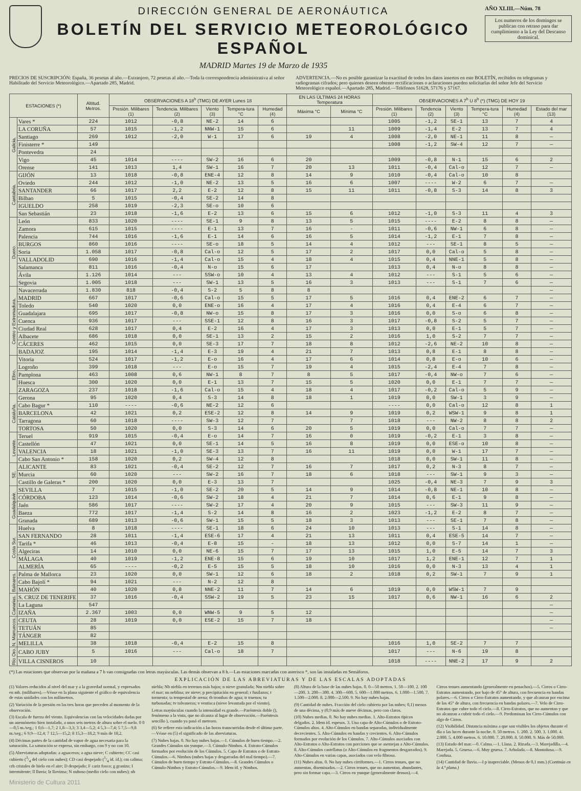DIRECCIÓN GENERAL DE AERONÁUTICA
BOLETÍN DEL SERVICIO METEOROLÓGICO ESPAÑOL
MADRID Martes 19 de Marzo de 1935
AÑO XLIII.—Núm. 78
Los numeros de los domingos se publican con retraso para dar cumplimiento a la Ley del Descanso dominical.
PRECIOS DE SUSCRIPCIÓN: España, 36 pesetas al año.—Extranjero, 72 pesetas al año.—Toda la corrrespondencia administrativa al señor Habilitado del Servicio Meteorológico.—Apartado 285, Madrid.
ADVERTENCIA.—No es posible garantizar la exactitud de todos los datos insertos en este BOLETÍN, recibidos en telegramas y radiogramas cifrados; pero quienes deseen obtener rectificaciones o aclaraciones pueden solicitarlas del señor Jefe del Servicio Meteorológico español.—Apartado 285, Madrid.—Teléfonos 51628, 57176 y 57167.
| ESTACIONES (*) | | Altitud. Metros. | OBSERVACIONES A 18<sup>h</sup> (TMG) DE AYER Lunes 18 | | | | | EN LAS ÚLTIMAS 24 HORAS Temperatura | | OBSERVACIONES A 7<sup>h</sup> U 8<sup>h</sup> (*) (TMG) DE HOY 19 | | | | | |
| --- | --- | --- | --- | --- | --- | --- | --- | --- | --- | --- | --- | --- | --- | --- | --- |
| | | | Presión. Milibares (1) | Tendencia. Milibares (2) | Viento (3) | Tempera-tura °C | Humedad (4) | Máxima °C | Mínima °C | Presión. Milibares (1) | Tendencia (2) | Viento (3) | Tempera-tura °C | Humedad (4) | Estado del mar (13) |
| Galicia. | Vares * | 224 | 1012 | -0,8 | NE-2 | 14 | 6 | | | 1005 | -1,2 | SE-1 | 13 | 7 | 4 |
| | LA CORUÑA | 57 | 1015 | -1,2 | NNW-1 | 15 | 6 | | 11 | 1009 | -1,4 | E-2 | 13 | 7 | 4 |
| | Santiago | 269 | 1012 | -2,0 | W-1 | 17 | 6 | 19 | 4 | 1008 | -2,0 | NE-1 | 11 | 8 | — |
| | Finisterre * | 149 | | | | | | | | 1008 | -1,2 | SW-4 | 12 | 7 | — |
| | Pontevedra | 24 | | | | | | | | | | | | | |
| | Vigo | 45 | 1014 | ---- | SW-2 | 16 | 6 | 20 | | 1009 | -0,8 | N-1 | 15 | 6 | 2 |
| | Orense | 141 | 1013 | 1,4 | SW-1 | 16 | 7 | 20 | 13 | 1011 | -0,4 | Cal-o | 12 | 7 | — |
| Cantabria. | GIJÓN | 13 | 1018 | -0,8 | ENE-4 | 12 | 8 | 14 | 9 | 1010 | -0,4 | Cal-o | 10 | 8 | |
| | Oviedo | 244 | 1012 | -1,0 | NE-2 | 13 | 5 | 16 | 6 | 1007 | ---- | W-2 | 6 | 7 | — |
| | SANTANDER | 66 | 1017 | 2,2 | E-2 | 12 | 8 | 15 | 11 | 1011 | -0,8 | S-3 | 14 | 8 | 3 |
| | Bilbao | 5 | 1015 | -0,4 | SE-2 | 14 | 8 | | | | | | | | |
| | IGUELDO | 258 | 1019 | -2,3 | SE-o | 10 | 6 | | | | | | | | |
| | San Sebastián | 23 | 1018 | -1,6 | E-2 | 13 | 6 | 15 | 6 | 1012 | -1,0 | S-3 | 11 | 4 | 3 |
| Duero. | León | 833 | 1020 | ---- | SE-1 | 9 | 8 | 13 | 5 | 1015 | ---- | E-2 | 8 | 8 | — |
| | Zamora | 615 | 1015 | ---- | E-1 | 13 | 7 | 16 | - | 1011 | -0,6 | NW-1 | 6 | 8 | — |
| | Palencia | 744 | 1016 | -1,6 | E-1 | 14 | 6 | 16 | 5 | 1014 | -1,2 | E-1 | 7 | 8 | — |
| | BURGOS | 860 | 1016 | ---- | SE-o | 18 | 5 | 14 | 4 | 1012 | --- | SE-1 | 8 | 5 | — |
| | Soria | 1.058 | 1017 | -0,8 | Cal-o | 12 | 5 | 17 | 2 | 1017 | 0,0 | Cal-o | 5 | 8 | — |
| | VALLADOLID | 690 | 1016 | -1,4 | Cal-o | 15 | 4 | 18 | 4 | 1015 | 0,4 | NNE-1 | 5 | 8 | — |
| | Salamanca | 811 | 1016 | -0,4 | N-o | 15 | 6 | 17 | | 1013 | 0,4 | N-o | 8 | 8 | — |
| | Ávila | 1.126 | 1014 | --- | SSW-o | 10 | 4 | 13 | 4 | 1012 | --- | S-1 | 5 | 6 | — |
| | Segovia | 1.005 | 1018 | --- | SW-1 | 13 | 5 | 16 | 3 | 1013 | --- | S-1 | 7 | 6 | — |
| Centro y Extremadura. | Navacerrada | 1.830 | 818 | -0,4 | S-2 | 5 | 8 | 8 | | | | | | | — |
| | MADRID | 667 | 1017 | -0,6 | Cal-o | 15 | 5 | 17 | 5 | 1016 | 0,4 | ENE-2 | 6 | 7 | — |
| | Toledo | 540 | 1020 | 0,0 | ENE-o | 16 | 4 | 17 | 4 | 1016 | 0,4 | E-4 | 6 | 7 | — |
| | Guadalajara | 695 | 1017 | -0,8 | NW-o | 15 | 8 | 17 | 3 | 1016 | 0,0 | S-o | 6 | 8 | — |
| | Cuenca | 936 | 1017 | --- | SSE-1 | 12 | 8 | 16 | 3 | 1017 | -0,8 | S-2 | 5 | 7 | — |
| | Ciudad Real | 628 | 1017 | 0,4 | E-2 | 16 | 4 | 17 | 3 | 1013 | 0,0 | E-1 | 5 | 7 | — |
| | Albacete | 686 | 1018 | 0,0 | SE-1 | 13 | 2 | 15 | 2 | 1016 | 1,0 | S-2 | 7 | 7 | — |
| | CÁCERES | 462 | 1015 | 0,0 | SE-3 | 17 | 7 | 18 | 8 | 1012 | -2,6 | NE-2 | 10 | 8 | — |
| | BADAJOZ | 195 | 1014 | -1,4 | E-3 | 19 | 4 | 21 | 7 | 1013 | 0,8 | E-1 | 8 | 8 | — |
| Ebro. | Vitoria | 524 | 1017 | -1,2 | E-o | 16 | 4 | 17 | 6 | 1014 | 0,8 | E-o | 10 | 6 | — |
| | Logroño | 399 | 1018 | --- | E-o | 15 | 7 | 19 | 4 | 1015 | -2,4 | E-4 | 7 | 8 | — |
| | Pamplona | 463 | 1008 | 0,6 | NW-1 | 8 | 7 | 8 | 5 | 1017 | -0,4 | NW-o | 7 | 6 | — |
| | Huesca | 300 | 1020 | 0,0 | E-1 | 13 | 7 | 15 | 5 | 1020 | 0,0 | E-1 | 7 | 7 | — |
| | ZARAGOZA | 237 | 1018 | -1,6 | Cal-o | 15 | 4 | 18 | 4 | 1017 | -0,2 | Cal-o | 5 | 9 | — |
| Cataluña. | Gerona | 95 | 1020 | 0,4 | S-3 | 14 | 8 | 18 | 1 | 1019 | 0,0 | SW-1 | 3 | 9 | — |
| | Cabo Bagur * | 110 | ---- | -0,6 | NE-2 | 12 | 6 | | | ---- | 0,0 | Cal-o | 12 | 8 | 1 |
| | BARCELONA | 42 | 1021 | 0,2 | ESE-2 | 12 | 8 | 14 | 9 | 1019 | 0,2 | WSW-1 | 9 | 8 | 1 |
| | Tarragona | 60 | 1018 | ---- | SW-3 | 12 | 7 | | 7 | 1018 | --- | NW-2 | 8 | 8 | 2 |
| | TORTOSA | 50 | 1020 | 0,0 | S-3 | 14 | 6 | 20 | 5 | 1019 | 0,0 | Cal-o | 7 | 7 | — |
| Levante. | Teruel | 919 | 1015 | -0,4 | E-o | 14 | 7 | 16 | 0 | 1019 | -0,2 | E-1 | 3 | 8 | — |
| | Castellón | 47 | 1021 | 0,0 | SE-1 | 14 | 5 | 16 | 8 | 1019 | 0,0 | ESE-o | 10 | 8 | — |
| | VALENCIA | 18 | 1021 | -1,0 | SE-3 | 13 | 7 | 16 | 11 | 1019 | 0,0 | W-1 | 17 | 7 | — |
| | Cabo San Antonio * | 158 | 1020 | 0,2 | SW-4 | 12 | 8 | | | 1018 | 0,0 | SW-1 | 11 | 8 | — |
| SE. | ALICANTE | 83 | 1021 | -0,4 | SE-2 | 12 | 7 | 16 | 7 | 1017 | 0,2 | N-3 | 8 | 7 | — |
| | Murcia | 60 | 1020 | --- | SW-2 | 16 | 7 | 18 | 6 | 1018 | --- | SW-1 | 9 | 3 | — |
| | Castillo de Galeras * | 200 | 1020 | 0,0 | E-3 | 13 | 7 | | | 1025 | -0,4 | NE-3 | 7 | 9 | 3 |
| Guadalquivir. | SEVILLA | 7 | 1015 | -1,0 | SE-2 | 20 | 5 | 14 | 9 | 1014 | -0,8 | NE-1 | 10 | 8 | — |
| | CÓRDOBA | 123 | 1014 | -0,6 | SW-2 | 18 | 4 | 21 | 7 | 1014 | 0,6 | E-1 | 9 | 8 | — |
| | Jaén | 586 | 1017 | ---- | SW-2 | 17 | 4 | 20 | 9 | 1015 | --- | SW-3 | 11 | 9 | — |
| | Baeza | 772 | 1017 | -1,4 | S-2 | 14 | 8 | 16 | 2 | 1023 | -1,2 | E-2 | 8 | 7 | — |
| | Granada | 689 | 1013 | -0,6 | SW-1 | 15 | 5 | 18 | 3 | 1013 | --- | SE-1 | 7 | 8 | — |
| Costa Sur. | Huelva | 8 | 1018 | ---- | SE-1 | 18 | 6 | 24 | 10 | 1013 | --- | S-1 | 14 | 8 | — |
| | SAN FERNANDO | 28 | 1011 | -1,4 | ESE-6 | 17 | 4 | 21 | 13 | 1011 | 0,4 | ESE-5 | 14 | 7 | — |
| | Tarifa * | 46 | 1013 | -0,4 | E-8 | 15 | - | 18 | 13 | 1012 | 0,0 | S-7 | 14 | 1 | — |
| | Algeciras | 14 | 1010 | 0,0 | NE-6 | 15 | 7 | 17 | 13 | 1015 | 1,0 | E-5 | 14 | 7 | 3 |
| | MÁLAGA | 40 | 1019 | -1,2 | ENE-8 | 15 | 6 | 19 | 10 | 1017 | 1,2 | ENE-1 | 12 | 7 | 1 |
| | ALMERÍA | 65 | ---- | -0,2 | E-5 | 15 | 5 | 18 | 10 | 1016 | 0,0 | N-3 | 13 | 4 | 1 |
| Baleares. | Palma de Mallorca | 23 | 1020 | 0,0 | SW-1 | 12 | 6 | 18 | 2 | 1018 | 0,2 | SW-1 | 7 | 9 | 1 |
| | Cabo Bajolí * | 94 | 1021 | --- | N-2 | 12 | 8 | | | | | | | | |
| | MAHÓN | 40 | 1020 | 0,8 | NNE-2 | 11 | 7 | 14 | 6 | 1019 | 0,0 | WSW-1 | 7 | 9 | |
| Canarias. | S. CRUZ DE TENERIFE | 37 | 1016 | -0,4 | SSW-2 | 19 | 5 | 23 | 15 | 1017 | 0,6 | NW-1 | 16 | 6 | 2 |
| | La Laguna | 547 | | | | | | | | | | | | | — |
| | IZAÑA | 2.367 | 1003 | 0,0 | WNW-5 | 9 | 5 | 12 | | | | | | | — |
| N. Marruecos. | CEUTA | 28 | 1019 | 0,0 | ESE-2 | 15 | 7 | 18 | | | | | | | — |
| | TETUÁN | 85 | | | | | | | | | | | | | — |
| | TÁNGER | 82 | | | | | | | | | | | | | |
| | MELILLA | 38 | 1018 | -0,4 | E-2 | 15 | 8 | | | 1016 | 1,0 | SE-2 | 7 | 7 | |
| Río Oro. | CABO JUBY | 5 | 1016 | --- | Cal-o | 18 | 7 | | | 1017 | --- | N-6 | 19 | 8 | |
| | VILLA CISNEROS | 10 | | | | | | | | 1018 | ---- | NNE-2 | 17 | 9 | 2 |
(*) Las estaciones que observan por la mañana a 7 h van consignadas con letras mayúsculas. Las demás observan a 8 h.—Las estaciones marcadas con asterisco *, son las instaladas en Semáforos.
EXPLICACIÓN DE LAS ABREVIATURAS Y DE LAS ESCALAS ADOPTADAS
(1) Valores reducidos al nivel del mar y a la gravedad normal, y expresados en mb. (milibares).—Véase en la plana siguiente el gráfico de equivalencia de estas unidades con los milímetros.
(2) Variación de la presión en las tres horas que preceden al momento de la observación.
(3) Escala de fuerza del viento. Equivalencias con las velocidades dadas por un anemómetro bien instalado, a unos seis metros de altura sobre el suelo. 0 0—0,5 m./seg.; 1 0,6—1,7; 2 1,8—3,3; 3 3,4—5,2; 4 5,3—7,4; 5 7,5—9,8 m./seg.; 6 9,9—12,4; 7 12,5—15,2; 8 15,3—18,2; 9 más de 18,2.
(4) Décimas partes de la cantidad de vapor de agua necesaria para la saturación. La saturación se expresa, sin embargo, con 9 y no con 10.
(5) Abreviaturas adoptadas: a aguaceros; a agua nieve; C cubierto; CC casi cubierto (3/4 del cielo con nubes); CD casi despejado (1/4 íd. íd.); cm calima; crh cristales de hielo en el aire; D despejado; F cariz fosco; g granizo; I intermitente; ll lluvia; lz llovizna; N nuboso (medio cielo con nubes); nb niebla; Nb niebla en terrenos más bajos; n nieve granulada; Nm niebla sobre el mar; nn neblina; nv nieve; p precipitación en general; r fusilazos; t tormenta; ta tempestad de arena; tb trombas de agua; tr truenos; tu turbonadas; tv tolvaneras; v ventisca (nieve levantada por el viento).
Letras mayúsculas cuando la intensidad es grande.—Paréntesis doble (), fenómeno a la vista, que no alcanza al lugar de observación.—Paréntesis sencillo ), cuando ya pasó el meteoro.
(6) Se refiere esta indicación a las horas transcurridas desde el último parte.—Véase en (5) el significado de las abreviaturas.
(7) Nubes bajas. 0. No hay nubes bajas.—1. Cúmulos de buen tiempo.—2. Grandes Cúmulos sin yunque.—3. Cúmulo-Nimbos. 4. Estrato-Cúmulos formados por evolución de los Cúmulos. 5. Capa de Estratos o de Estrato-Cúmulos.—6. Nimbos (nubes bajas y desgarradas del mal tiempo).—7. Cúmulos de buen tiempo y Estrato-Cúmulos.—8. Grandes Cúmulos o Cúmulo-Nimbos y Estrato-Cúmulos.—9. Idem íd. y Nimbos.
(8) Altura de la base de las nubes bajas. 0. 0—50 metros. 1. 50—100. 2. 100—200. 3. 200—300. 4. 300—600. 5. 600—1.000 metros. 6. 1.000—1.500. 7. 1.500—2.000. 8. 2.000—2.500. 9. No hay nubes bajas.
(9) Cantidad de nubes. Fracción del cielo cubierta por las nubes; 0,1) menos de una décima, y (0,9 más de nueve décimas, pero con claros.
(10) Nubes medias. 0. No hay nubes medias. 1. Alto-Estratos típicos delgados. 2. Idem íd. espesos. 3. Una capa de Alto-Cúmulos o de Estrato-Cúmulos altos. 4. Alto-Cúmulos en bandas separadas, individualmente decrecientes. 5. Alto-Cúmulos en bandas y crecientes. 6. Alto-Cúmulos formados por evolución de los Cúmulos. 7. Alto-Cúmulos asociados con Alto-Estratos o Alto-Estratos con porciones que se asemejan a Alto-Cúmulos. 8. Alto-Cúmulos castellatus (o Alto-Cúmulos en fragmentos desgarrados). 9. Alto-Cúmulos en varias capas, asociados con velo fibroso.
(11) Nubes altas. 0. No hay nubes cirriformes.—1. Cirros tenues, que no aumentan, diseminados.—2. Cirros tenues, que no aumentan, abundantes, pero sin formar capa.—3. Cirros en yunque (generalmente densos).—4. Cirros tenues aumentando (generalmente en penachos).—5. Cirros o Cirro-Estratos aumentando, por bajo de 45° de altura, con frecuencia en bandas polares.—6. Cirros o Cirro-Estratos aumentando, y que alcanzan por encima de los 45° de altura, con frecuencia en bandas polares.—7. Velo de Cirro-Estratos que cubre todo el cielo.—8. Cirro-Estratos, que no aumentan y que no alcanzan a cubrir todo el cielo.—9. Predominan los Cirro-Cúmulos con algo de Cirros.
(12) Visibilidad. Distancia máxima a que son visibles los objetos durante el día o las luces durante la noche. 0. 50 metros. 1. 200. 2. 500. 3. 1.000. 4. 2.000. 5. 4.000 metros. 6. 10.000. 7. 20.000. 8. 50.000. 9. Más de 50.000.
(13) Estado del mar.—0. Calma.—1. Llana. 2. Rizada.—3. Marejadilla.—4. Marejada. 5. Gruesa.—6. Muy gruesa. 7. Arbolada.—8. Montañosa.—9. Confusa.
(14) Cantidad de lluvia.—I p inapreciable. (Menos de 0,1 mm.) (Continúa en la 4.ª plana.)
Ministerio de Cultura 2011